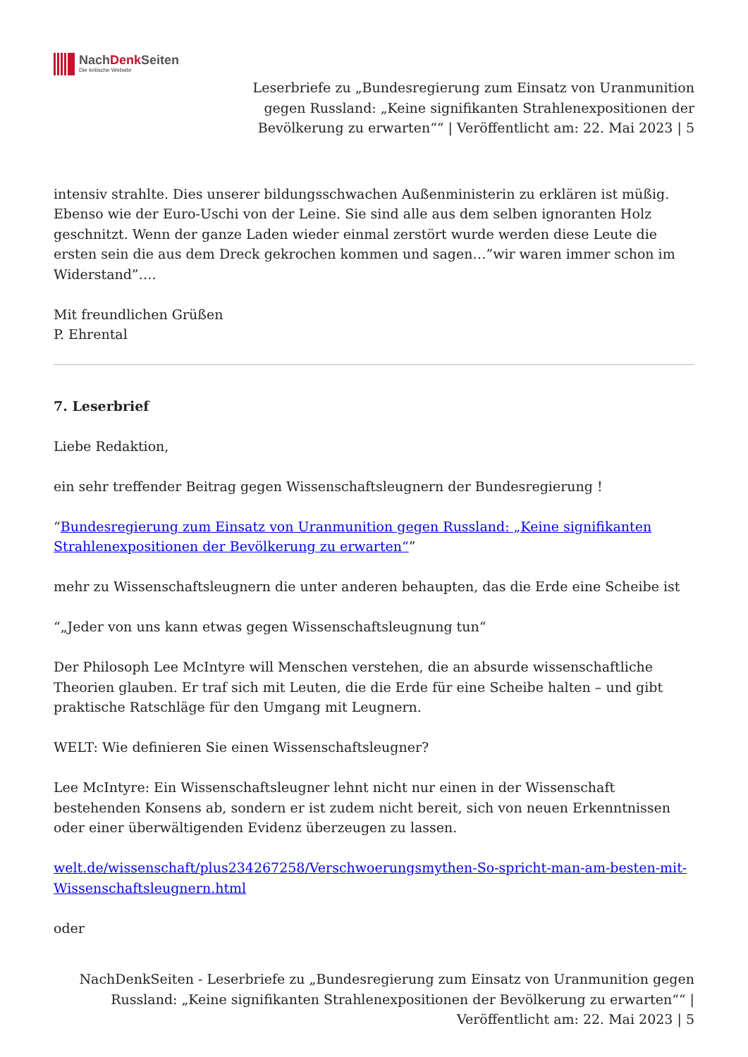NachDenk Seiten
Die kritische Website
Leserbriefe zu „Bundesregierung zum Einsatz von Uranmunition gegen Russland: „Keine signifikanten Strahlenexpositionen der Bevölkerung zu erwarten““ | Veröffentlicht am: 22. Mai 2023 | 5
intensiv strahlte. Dies unserer bildungsschwachen Außenministerin zu erklären ist müßig. Ebenso wie der Euro-Uschi von der Leine. Sie sind alle aus dem selben ignoranten Holz geschnitzt. Wenn der ganze Laden wieder einmal zerstört wurde werden diese Leute die ersten sein die aus dem Dreck gekrochen kommen und sagen…”wir waren immer schon im Widerstand”….
Mit freundlichen Grüßen
P. Ehrental
7. Leserbrief
Liebe Redaktion,
ein sehr treffender Beitrag gegen Wissenschaftsleugnern der Bundesregierung !
“Bundesregierung zum Einsatz von Uranmunition gegen Russland: „Keine signifikanten Strahlenexpositionen der Bevölkerung zu erwarten“”
mehr zu Wissenschaftsleugnern die unter anderen behaupten, das die Erde eine Scheibe ist
“„Jeder von uns kann etwas gegen Wissenschaftsleugnung tun“
Der Philosoph Lee McIntyre will Menschen verstehen, die an absurde wissenschaftliche Theorien glauben. Er traf sich mit Leuten, die die Erde für eine Scheibe halten – und gibt praktische Ratschläge für den Umgang mit Leugnern.
WELT: Wie definieren Sie einen Wissenschaftsleugner?
Lee McIntyre: Ein Wissenschaftsleugner lehnt nicht nur einen in der Wissenschaft bestehenden Konsens ab, sondern er ist zudem nicht bereit, sich von neuen Erkenntnissen oder einer überwältigenden Evidenz überzeugen zu lassen.
welt.de/wissenschaft/plus234267258/Verschwoerungsmythen-So-spricht-man-am-besten-mit-Wissenschaftsleugnern.html
oder
NachDenkSeiten - Leserbriefe zu „Bundesregierung zum Einsatz von Uranmunition gegen Russland: „Keine signifikanten Strahlenexpositionen der Bevölkerung zu erwarten““ | Veröffentlicht am: 22. Mai 2023 | 5